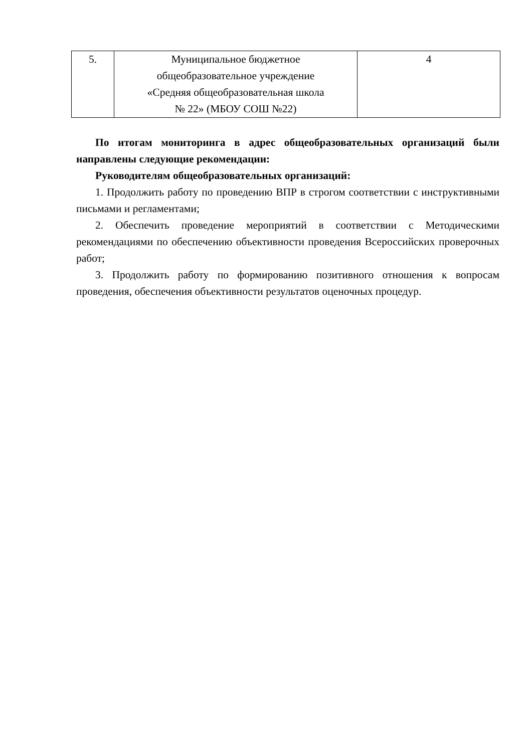| 5. | Муниципальное бюджетное общеобразовательное учреждение «Средняя общеобразовательная школа № 22» (МБОУ СОШ №22) | 4 |
По итогам мониторинга в адрес общеобразовательных организаций были направлены следующие рекомендации:
Руководителям общеобразовательных организаций:
1. Продолжить работу по проведению ВПР в строгом соответствии с инструктивными письмами и регламентами;
2. Обеспечить проведение мероприятий в соответствии с Методическими рекомендациями по обеспечению объективности проведения Всероссийских проверочных работ;
3. Продолжить работу по формированию позитивного отношения к вопросам проведения, обеспечения объективности результатов оценочных процедур.